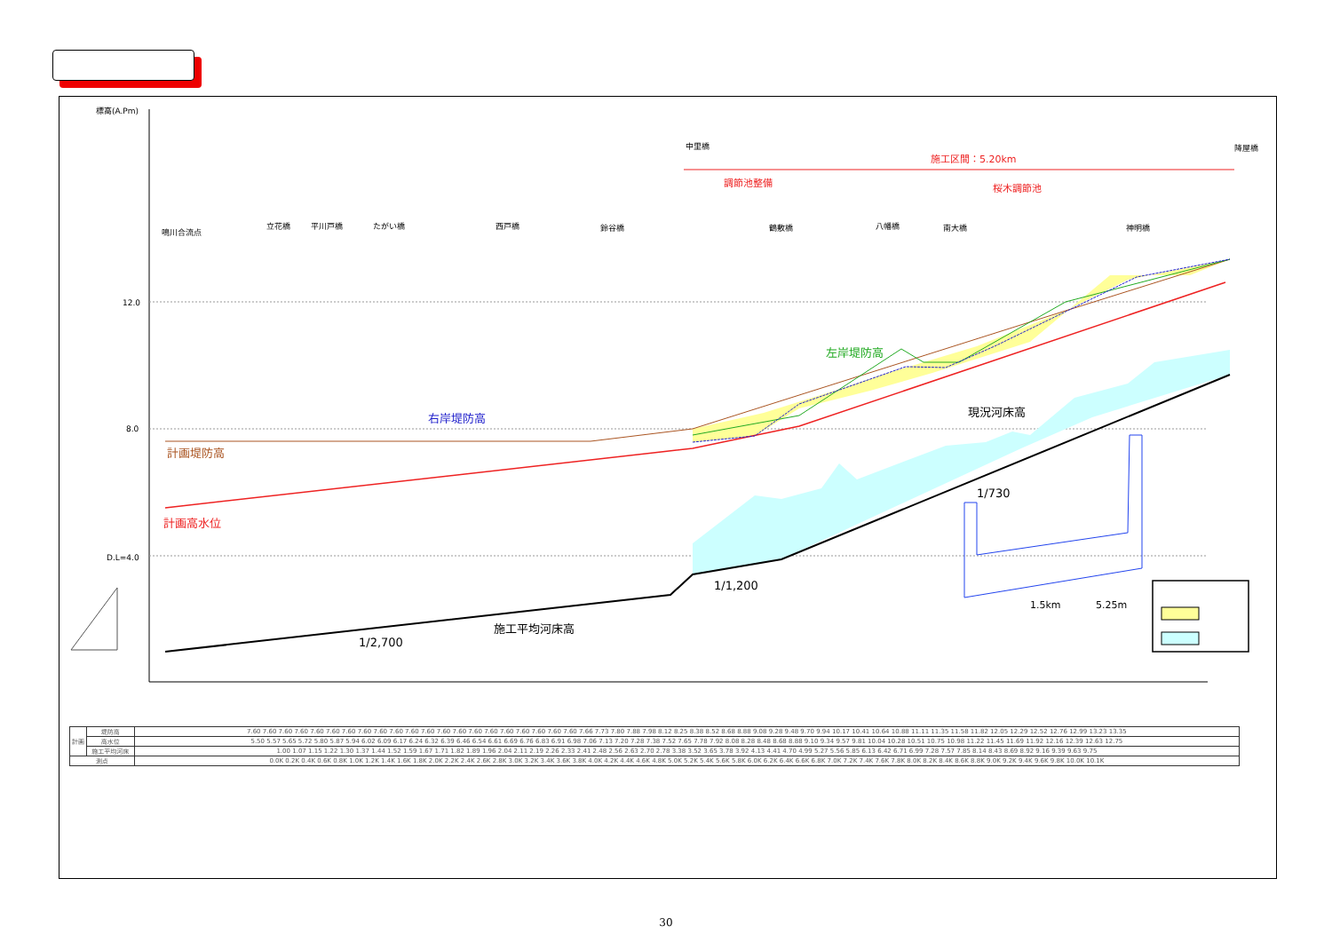標高(A.Pm)
12.0
8.0
D.L=4.0
施工区間：5.20km
調節池整備
桜木調節池
鳴川合流点
立花橋
平川戸橋
たがい橋
西戸橋
鈴谷橋
中里橋
鶴敷橋
八幡橋
南大橋
神明橋
降屋橋
左岸堤防高
右岸堤防高
計画堤防高
計画高水位
現況河床高
施工平均河床高
1/2,700
1/1,200
1/730
1.5km
5.25m
| 計画 | 堤防高 | 7.60 7.60 7.60 7.60 7.60 7.60 7.60 7.60 7.60 7.60 7.60 7.60 7.60 7.60 7.60 7.60 7.60 7.60 7.60 7.60 7.60 7.66 7.73 7.80 7.88 7.98 8.12 8.25 8.38 8.52 8.68 8.88 9.08 9.28 9.48 9.70 9.94 10.17 10.41 10.64 10.88 11.11 11.35 11.58 11.82 12.05 12.29 12.52 12.76 12.99 13.23 13.35 |
| | 高水位 | 5.50 5.57 5.65 5.72 5.80 5.87 5.94 6.02 6.09 6.17 6.24 6.32 6.39 6.46 6.54 6.61 6.69 6.76 6.83 6.91 6.98 7.06 7.13 7.20 7.28 7.38 7.52 7.65 7.78 7.92 8.08 8.28 8.48 8.68 8.88 9.10 9.34 9.57 9.81 10.04 10.28 10.51 10.75 10.98 11.22 11.45 11.69 11.92 12.16 12.39 12.63 12.75 |
| | 施工平均河床 | 1.00 1.07 1.15 1.22 1.30 1.37 1.44 1.52 1.59 1.67 1.71 1.82 1.89 1.96 2.04 2.11 2.19 2.26 2.33 2.41 2.48 2.56 2.63 2.70 2.78 3.38 3.52 3.65 3.78 3.92 4.13 4.41 4.70 4.99 5.27 5.56 5.85 6.13 6.42 6.71 6.99 7.28 7.57 7.85 8.14 8.43 8.69 8.92 9.16 9.39 9.63 9.75 |
| 測点 | | 0.0K 0.2K 0.4K 0.6K 0.8K 1.0K 1.2K 1.4K 1.6K 1.8K 2.0K 2.2K 2.4K 2.6K 2.8K 3.0K 3.2K 3.4K 3.6K 3.8K 4.0K 4.2K 4.4K 4.6K 4.8K 5.0K 5.2K 5.4K 5.6K 5.8K 6.0K 6.2K 6.4K 6.6K 6.8K 7.0K 7.2K 7.4K 7.6K 7.8K 8.0K 8.2K 8.4K 8.6K 8.8K 9.0K 9.2K 9.4K 9.6K 9.8K 10.0K 10.1K |
30